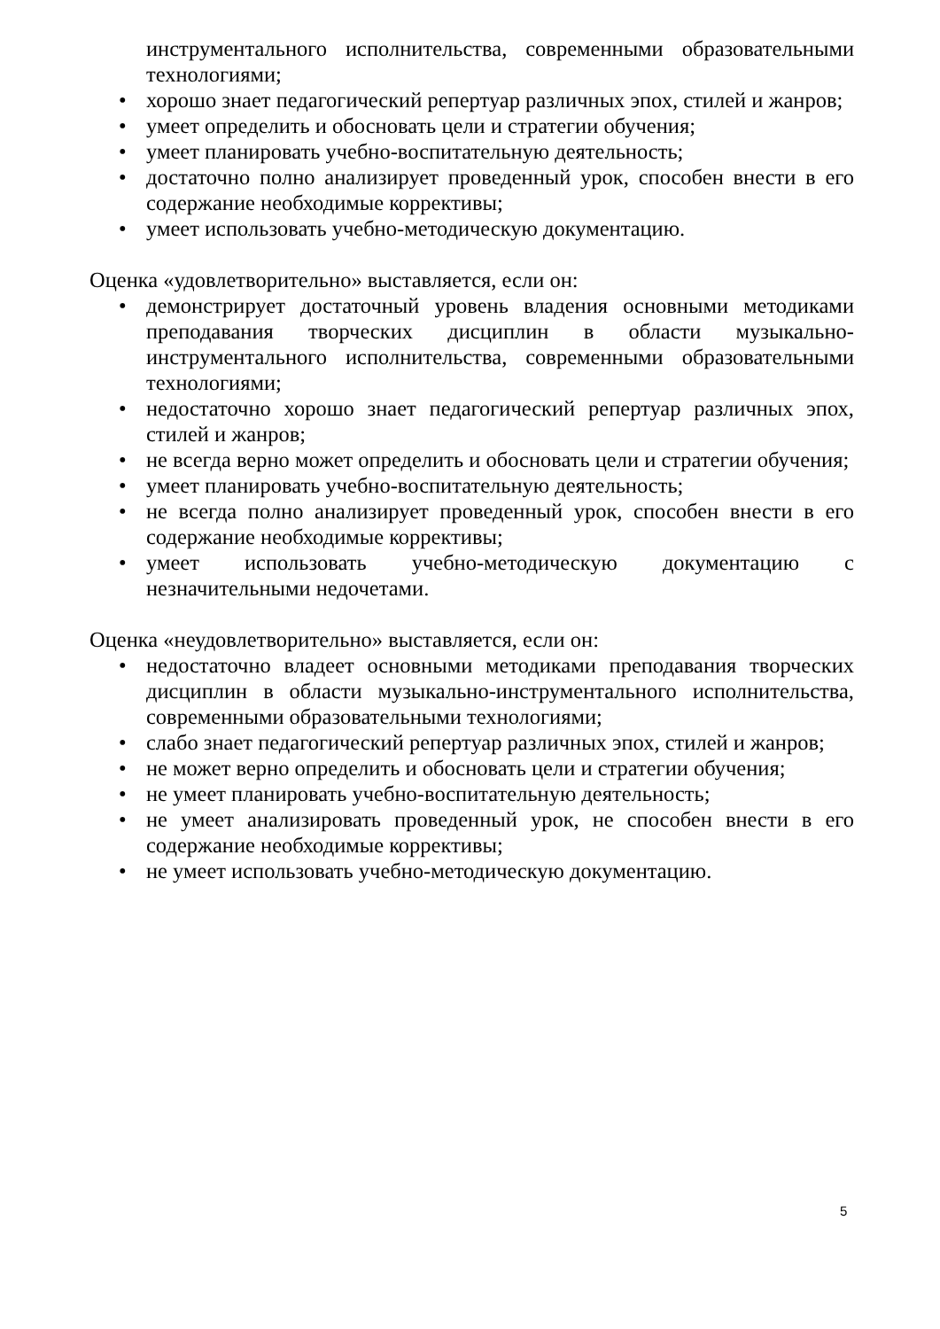инструментального исполнительства, современными образовательными технологиями;
• хорошо знает педагогический репертуар различных эпох, стилей и жанров;
• умеет определить и обосновать цели и стратегии обучения;
• умеет планировать учебно-воспитательную деятельность;
• достаточно полно анализирует проведенный урок, способен внести в его содержание необходимые коррективы;
• умеет использовать учебно-методическую документацию.
Оценка «удовлетворительно» выставляется, если он:
• демонстрирует достаточный уровень владения основными методиками преподавания творческих дисциплин в области музыкально-инструментального исполнительства, современными образовательными технологиями;
• недостаточно хорошо знает педагогический репертуар различных эпох, стилей и жанров;
• не всегда верно может определить и обосновать цели и стратегии обучения;
• умеет планировать учебно-воспитательную деятельность;
• не всегда полно анализирует проведенный урок, способен внести в его содержание необходимые коррективы;
• умеет использовать учебно-методическую документацию с незначительными недочетами.
Оценка «неудовлетворительно» выставляется, если он:
• недостаточно владеет основными методиками преподавания творческих дисциплин в области музыкально-инструментального исполнительства, современными образовательными технологиями;
• слабо знает педагогический репертуар различных эпох, стилей и жанров;
• не может верно определить и обосновать цели и стратегии обучения;
• не умеет планировать учебно-воспитательную деятельность;
• не умеет анализировать проведенный урок, не способен внести в его содержание необходимые коррективы;
• не умеет использовать учебно-методическую документацию.
5